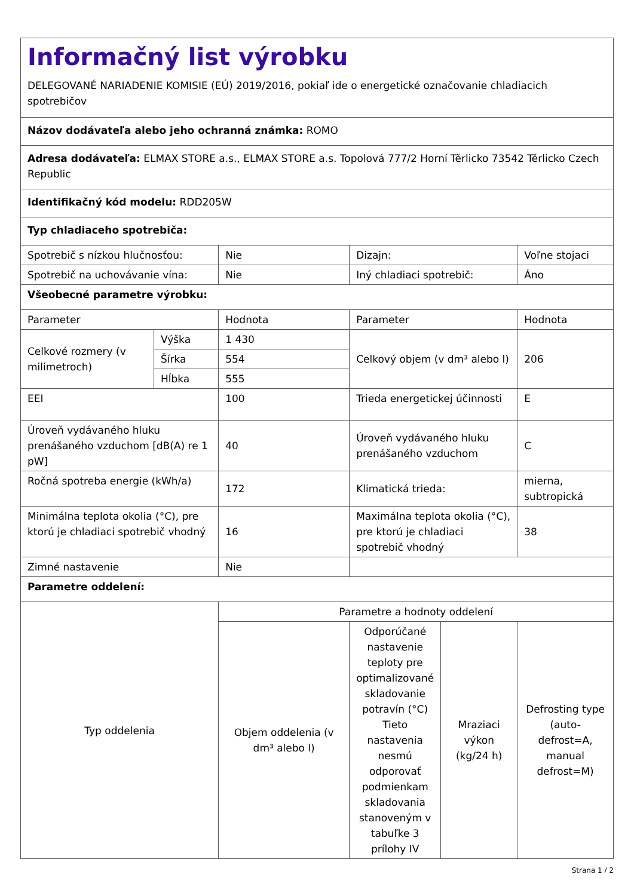| Informačný list výrobku DELEGOVANÉ NARIADENIE KOMISIE (EÚ) 2019/2016, pokiaľ ide o energetické označovanie chladiacich spotrebičov | | | | | |
| Názov dodávateľa alebo jeho ochranná známka: ROMO | | | | | |
| Adresa dodávateľa: ELMAX STORE a.s., ELMAX STORE a.s. Topolová 777/2 Horní Těrlicko 73542 Těrlicko Czech Republic | | | | | |
| Identifikačný kód modelu: RDD205W | | | | | |
| Typ chladiaceho spotrebiča: | | | | | |
| Spotrebič s nízkou hlučnosťou: | | Nie | Dizajn: | | Voľne stojaci |
| Spotrebič na uchovávanie vína: | | Nie | Iný chladiaci spotrebič: | | Áno |
| Všeobecné parametre výrobku: | | | | | |
| Parameter | | Hodnota | Parameter | | Hodnota |
| Celkové rozmery (v milimetroch) | Výška | 1 430 | Celkový objem (v dm³ alebo l) | | 206 |
| | Šírka | 554 | | | |
| | Hĺbka | 555 | | | |
| EEI | | 100 | Trieda energetickej účinnosti | | E |
| Úroveň vydávaného hluku prenášaného vzduchom [dB(A) re 1 pW] | | 40 | Úroveň vydávaného hluku prenášaného vzduchom | | C |
| Ročná spotreba energie (kWh/a) | | 172 | Klimatická trieda: | | mierna, subtropická |
| Minimálna teplota okolia (°C), pre ktorú je chladiaci spotrebič vhodný | | 16 | Maximálna teplota okolia (°C), pre ktorú je chladiaci spotrebič vhodný | | 38 |
| Zimné nastavenie | | Nie | | | |
| Parametre oddelení: | | | | | |
| Typ oddelenia | | Parametre a hodnoty oddelení | | | |
| | | Objem oddelenia (v dm³ alebo l) | Odporúčané nastavenie teploty pre optimalizované skladovanie potravín (°C) Tieto nastavenia nesmú odporovať podmienkam skladovania stanoveným v tabuľke 3 prílohy IV | Mraziaci výkon (kg/24 h) | Defrosting type (auto-defrost=A, manual defrost=M) |
Strana 1 / 2